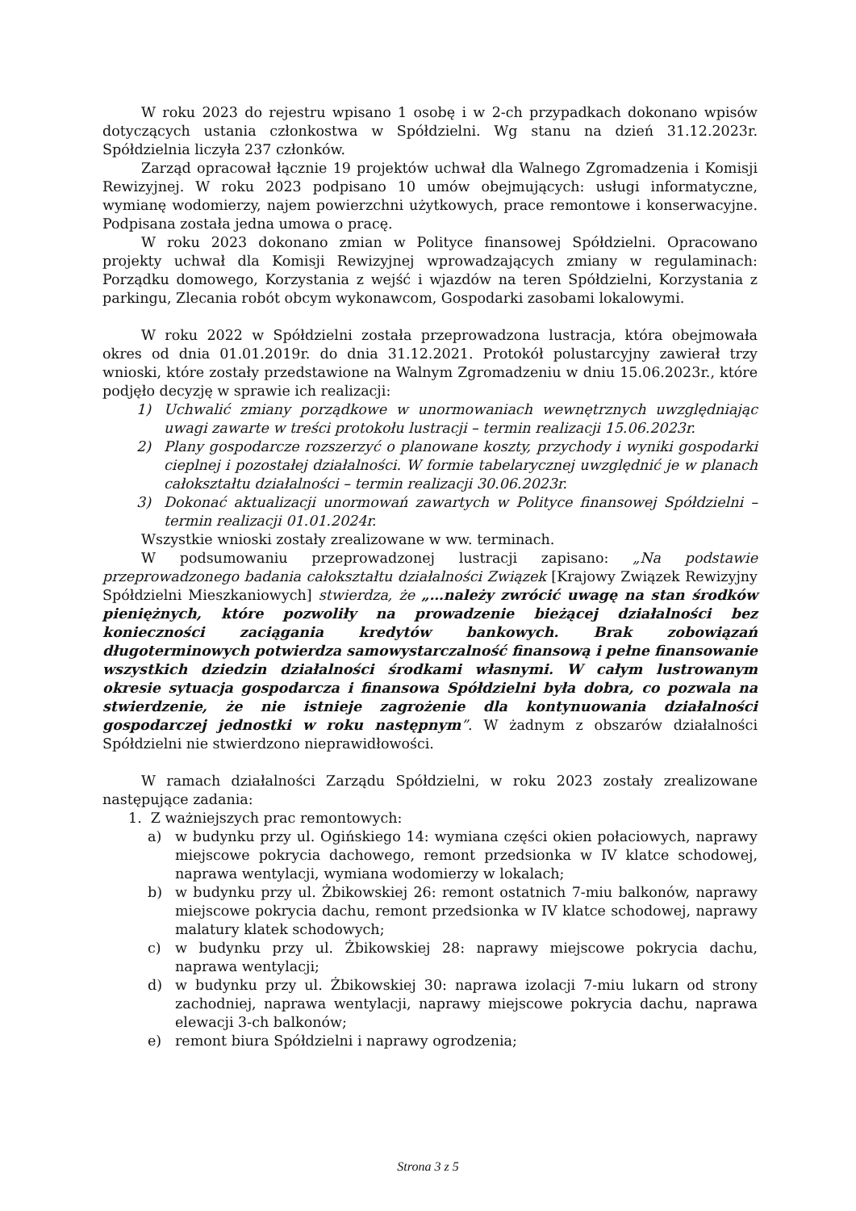W roku 2023 do rejestru wpisano 1 osobę i w 2-ch przypadkach dokonano wpisów dotyczących ustania członkostwa w Spółdzielni. Wg stanu na dzień 31.12.2023r. Spółdzielnia liczyła 237 członków.
Zarząd opracował łącznie 19 projektów uchwał dla Walnego Zgromadzenia i Komisji Rewizyjnej. W roku 2023 podpisano 10 umów obejmujących: usługi informatyczne, wymianę wodomierzy, najem powierzchni użytkowych, prace remontowe i konserwacyjne. Podpisana została jedna umowa o pracę.
W roku 2023 dokonano zmian w Polityce finansowej Spółdzielni. Opracowano projekty uchwał dla Komisji Rewizyjnej wprowadzających zmiany w regulaminach: Porządku domowego, Korzystania z wejść i wjazdów na teren Spółdzielni, Korzystania z parkingu, Zlecania robót obcym wykonawcom, Gospodarki zasobami lokalowymi.
W roku 2022 w Spółdzielni została przeprowadzona lustracja, która obejmowała okres od dnia 01.01.2019r. do dnia 31.12.2021. Protokół polustarcyjny zawierał trzy wnioski, które zostały przedstawione na Walnym Zgromadzeniu w dniu 15.06.2023r., które podjęło decyzję w sprawie ich realizacji:
1) Uchwalić zmiany porządkowe w unormowaniach wewnętrznych uwzględniając uwagi zawarte w treści protokołu lustracji – termin realizacji 15.06.2023r.
2) Plany gospodarcze rozszerzyć o planowane koszty, przychody i wyniki gospodarki cieplnej i pozostałej działalności. W formie tabelarycznej uwzględnić je w planach całokształtu działalności – termin realizacji 30.06.2023r.
3) Dokonać aktualizacji unormowań zawartych w Polityce finansowej Spółdzielni – termin realizacji 01.01.2024r.
Wszystkie wnioski zostały zrealizowane w ww. terminach.
W podsumowaniu przeprowadzonej lustracji zapisano: „Na podstawie przeprowadzonego badania całokształtu działalności Związek [Krajowy Związek Rewizyjny Spółdzielni Mieszkaniowych] stwierdza, że „…należy zwrócić uwagę na stan środków pieniężnych, które pozwoliły na prowadzenie bieżącej działalności bez konieczności zaciągania kredytów bankowych. Brak zobowiązań długoterminowych potwierdza samowystarczalność finansową i pełne finansowanie wszystkich dziedzin działalności środkami własnymi. W całym lustrowanym okresie sytuacja gospodarcza i finansowa Spółdzielni była dobra, co pozwala na stwierdzenie, że nie istnieje zagrożenie dla kontynuowania działalności gospodarczej jednostki w roku następnym”. W żadnym z obszarów działalności Spółdzielni nie stwierdzono nieprawidłowości.
W ramach działalności Zarządu Spółdzielni, w roku 2023 zostały zrealizowane następujące zadania:
1. Z ważniejszych prac remontowych:
a) w budynku przy ul. Ogińskiego 14: wymiana części okien połaciowych, naprawy miejscowe pokrycia dachowego, remont przedsionka w IV klatce schodowej, naprawa wentylacji, wymiana wodomierzy w lokalach;
b) w budynku przy ul. Żbikowskiej 26: remont ostatnich 7-miu balkonów, naprawy miejscowe pokrycia dachu, remont przedsionka w IV klatce schodowej, naprawy malatury klatek schodowych;
c) w budynku przy ul. Żbikowskiej 28: naprawy miejscowe pokrycia dachu, naprawa wentylacji;
d) w budynku przy ul. Żbikowskiej 30: naprawa izolacji 7-miu lukarn od strony zachodniej, naprawa wentylacji, naprawy miejscowe pokrycia dachu, naprawa elewacji 3-ch balkonów;
e) remont biura Spółdzielni i naprawy ogrodzenia;
Strona 3 z 5